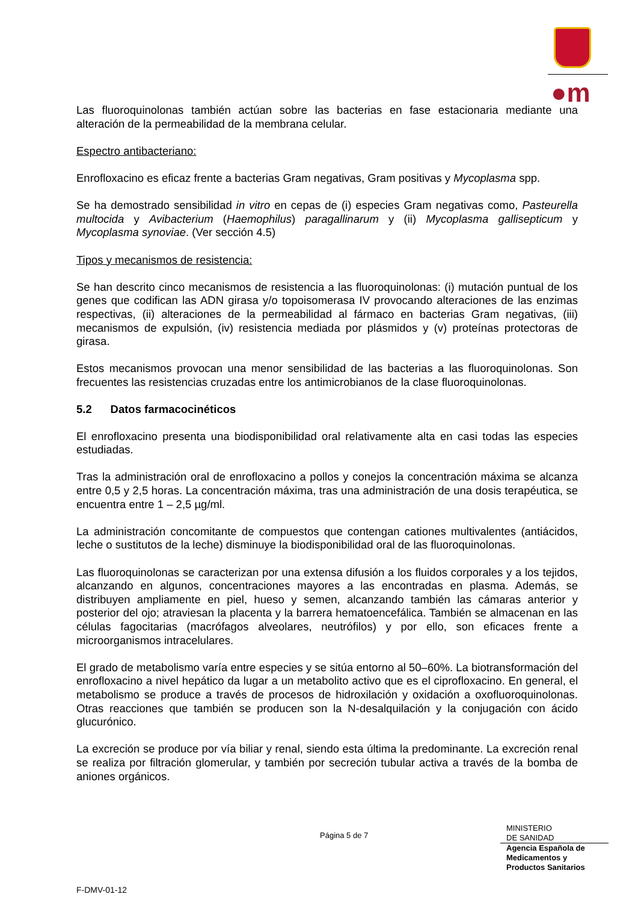●m
Las fluoroquinolonas también actúan sobre las bacterias en fase estacionaria mediante una alteración de la permeabilidad de la membrana celular.
Espectro antibacteriano:
Enrofloxacino es eficaz frente a bacterias Gram negativas, Gram positivas y Mycoplasma spp.
Se ha demostrado sensibilidad in vitro en cepas de (i) especies Gram negativas como, Pasteurella multocida y Avibacterium (Haemophilus) paragallinarum y (ii) Mycoplasma gallisepticum y Mycoplasma synoviae. (Ver sección 4.5)
Tipos y mecanismos de resistencia:
Se han descrito cinco mecanismos de resistencia a las fluoroquinolonas: (i) mutación puntual de los genes que codifican las ADN girasa y/o topoisomerasa IV provocando alteraciones de las enzimas respectivas, (ii) alteraciones de la permeabilidad al fármaco en bacterias Gram negativas, (iii) mecanismos de expulsión, (iv) resistencia mediada por plásmidos y (v) proteínas protectoras de girasa.
Estos mecanismos provocan una menor sensibilidad de las bacterias a las fluoroquinolonas. Son frecuentes las resistencias cruzadas entre los antimicrobianos de la clase fluoroquinolonas.
5.2 Datos farmacocinéticos
El enrofloxacino presenta una biodisponibilidad oral relativamente alta en casi todas las especies estudiadas.
Tras la administración oral de enrofloxacino a pollos y conejos la concentración máxima se alcanza entre 0,5 y 2,5 horas. La concentración máxima, tras una administración de una dosis terapéutica, se encuentra entre 1 – 2,5 µg/ml.
La administración concomitante de compuestos que contengan cationes multivalentes (antiácidos, leche o sustitutos de la leche) disminuye la biodisponibilidad oral de las fluoroquinolonas.
Las fluoroquinolonas se caracterizan por una extensa difusión a los fluidos corporales y a los tejidos, alcanzando en algunos, concentraciones mayores a las encontradas en plasma. Además, se distribuyen ampliamente en piel, hueso y semen, alcanzando también las cámaras anterior y posterior del ojo; atraviesan la placenta y la barrera hematoencefálica. También se almacenan en las células fagocitarias (macrófagos alveolares, neutrófilos) y por ello, son eficaces frente a microorganismos intracelulares.
El grado de metabolismo varía entre especies y se sitúa entorno al 50–60%. La biotransformación del enrofloxacino a nivel hepático da lugar a un metabolito activo que es el ciprofloxacino. En general, el metabolismo se produce a través de procesos de hidroxilación y oxidación a oxofluoroquinolonas. Otras reacciones que también se producen son la N-desalquilación y la conjugación con ácido glucurónico.
La excreción se produce por vía biliar y renal, siendo esta última la predominante. La excreción renal se realiza por filtración glomerular, y también por secreción tubular activa a través de la bomba de aniones orgánicos.
Página 5 de 7
MINISTERIO
DE SANIDAD
Agencia Española de
Medicamentos y
Productos Sanitarios
F-DMV-01-12